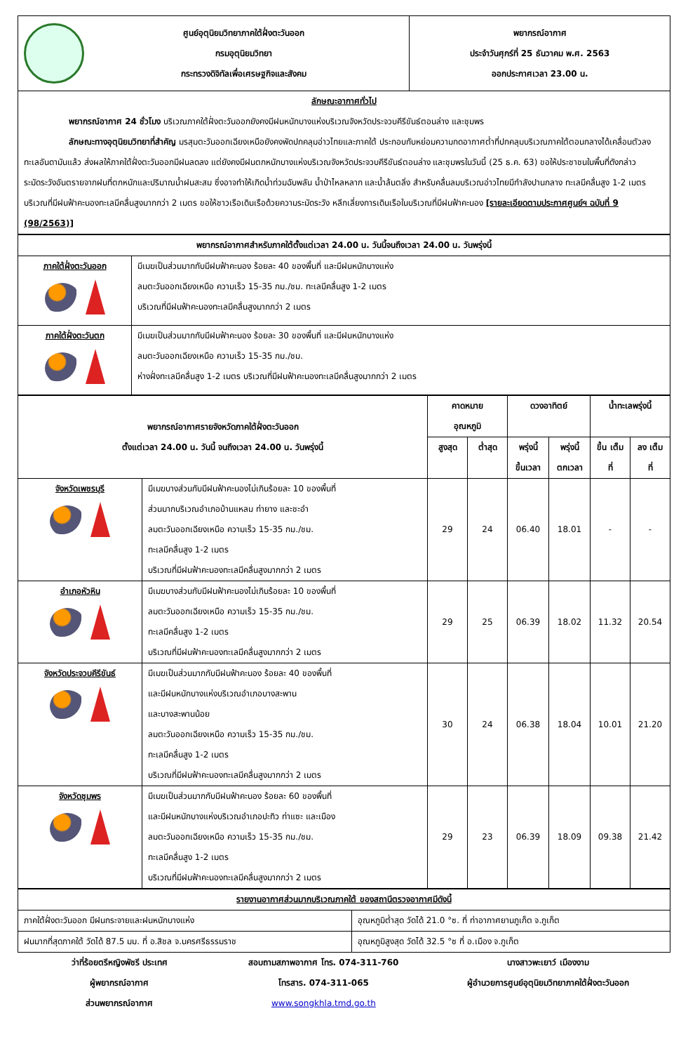| ศูนย์อุตุนิยมวิทยาภาคใต้ฝั่งตะวันออก กรมอุตุนิยมวิทยา กระทรวงดิจิทัลเพื่อเศรษฐกิจและสังคม | พยากรณ์อากาศ ประจำวันศุกร์ที่ 25 ธันวาคม พ.ศ. 2563 ออกประกาศเวลา 23.00 น. |
| ลักษณะอากาศทั่วไป พยากรณ์อากาศ 24 ชั่วโมง บริเวณภาคใต้ฝั่งตะวันออกยังคงมีฝนหนักบางแห่งบริเวณจังหวัดประจวบคีรีขันธ์ตอนล่าง และชุมพร ลักษณะทางอุตุนิยมวิทยาที่สำคัญ มรสุมตะวันออกเฉียงเหนือยังคงพัดปกคลุมอ่าวไทยและภาคใต้ ประกอบกับหย่อมความกดอากาศต่ำที่ปกคลุมบริเวณภาคใต้ตอนกลางได้เคลื่อนตัวลงทะเลอันดามันแล้ว ส่งผลให้ภาคใต้ฝั่งตะวันออกมีฝนลดลง แต่ยังคงมีฝนตกหนักบางแห่งบริเวณจังหวัดประจวบคีรีขันธ์ตอนล่าง และชุมพรในวันนี้ (25 ธ.ค. 63) ขอให้ประชาชนในพื้นที่ดังกล่าวระมัดระวังอันตรายจากฝนที่ตกหนักและปริมาณน้ำฝนสะสม ซึ่งอาจทำให้เกิดน้ำท่วมฉับพลัน น้ำป่าไหลหลาก และน้ำล้นตลิ่ง สำหรับคลื่นลมบริเวณอ่าวไทยมีกำลังปานกลาง ทะเลมีคลื่นสูง 1-2 เมตร บริเวณที่มีฝนฟ้าคะนองทะเลมีคลื่นสูงมากกว่า 2 เมตร ขอให้ชาวเรือเดินเรือด้วยความระมัดระวัง หลีกเลี่ยงการเดินเรือในบริเวณที่มีฝนฟ้าคะนอง [รายละเอียดตามประกาศศูนย์ฯ ฉบับที่ 9 (98/2563)] | |
| พยากรณ์อากาศสำหรับภาคใต้ตั้งแต่เวลา 24.00 น. วันนี้จนถึงเวลา 24.00 น. วันพรุ่งนี้ | |
| --- | --- |
| ภาคใต้ฝั่งตะวันออก | มีเมฆเป็นส่วนมากกับมีฝนฟ้าคะนอง ร้อยละ 40 ของพื้นที่ และมีฝนหนักบางแห่ง ลมตะวันออกเฉียงเหนือ ความเร็ว 15-35 กม./ชม. ทะเลมีคลื่นสูง 1-2 เมตร บริเวณที่มีฝนฟ้าคะนองทะเลมีคลื่นสูงมากกว่า 2 เมตร |
| ภาคใต้ฝั่งตะวันตก | มีเมฆเป็นส่วนมากกับมีฝนฟ้าคะนอง ร้อยละ 30 ของพื้นที่ และมีฝนหนักบางแห่ง ลมตะวันออกเฉียงเหนือ ความเร็ว 15-35 กม./ชม. ห่างฝั่งทะเลมีคลื่นสูง 1-2 เมตร บริเวณที่มีฝนฟ้าคะนองทะเลมีคลื่นสูงมากกว่า 2 เมตร |
| พยากรณ์อากาศรายจังหวัดภาคใต้ฝั่งตะวันออก ตั้งแต่เวลา 24.00 น. วันนี้ จนถึงเวลา 24.00 น. วันพรุ่งนี้ | | คาดหมาย อุณหภูมิ | | ดวงอาทิตย์ | | น้ำทะเลพรุ่งนี้ | |
| --- | --- | --- | --- | --- | --- | --- | --- |
| | | สูงสุด | ต่ำสุด | พรุ่งนี้ ขึ้นเวลา | พรุ่งนี้ ตกเวลา | ขึ้น เต็มที่ | ลง เต็มที่ |
| จังหวัดเพชรบุรี | มีเมฆบางส่วนกับมีฝนฟ้าคะนองไม่เกินร้อยละ 10 ของพื้นที่ ส่วนมากบริเวณอำเภอบ้านแหลม ท่ายาง และชะอำ ลมตะวันออกเฉียงเหนือ ความเร็ว 15-35 กม./ชม. ทะเลมีคลื่นสูง 1-2 เมตร บริเวณที่มีฝนฟ้าคะนองทะเลมีคลื่นสูงมากกว่า 2 เมตร | 29 | 24 | 06.40 | 18.01 | - | - |
| อำเภอหัวหิน | มีเมฆบางส่วนกับมีฝนฟ้าคะนองไม่เกินร้อยละ 10 ของพื้นที่ ลมตะวันออกเฉียงเหนือ ความเร็ว 15-35 กม./ชม. ทะเลมีคลื่นสูง 1-2 เมตร บริเวณที่มีฝนฟ้าคะนองทะเลมีคลื่นสูงมากกว่า 2 เมตร | 29 | 25 | 06.39 | 18.02 | 11.32 | 20.54 |
| จังหวัดประจวบคีรีขันธ์ | มีเมฆเป็นส่วนมากกับมีฝนฟ้าคะนอง ร้อยละ 40 ของพื้นที่ และมีฝนหนักบางแห่งบริเวณอำเภอบางสะพาน และบางสะพานน้อย ลมตะวันออกเฉียงเหนือ ความเร็ว 15-35 กม./ชม. ทะเลมีคลื่นสูง 1-2 เมตร บริเวณที่มีฝนฟ้าคะนองทะเลมีคลื่นสูงมากกว่า 2 เมตร | 30 | 24 | 06.38 | 18.04 | 10.01 | 21.20 |
| จังหวัดชุมพร | มีเมฆเป็นส่วนมากกับมีฝนฟ้าคะนอง ร้อยละ 60 ของพื้นที่ และมีฝนหนักบางแห่งบริเวณอำเภอปะทิว ท่าแซะ และเมือง ลมตะวันออกเฉียงเหนือ ความเร็ว 15-35 กม./ชม. ทะเลมีคลื่นสูง 1-2 เมตร บริเวณที่มีฝนฟ้าคะนองทะเลมีคลื่นสูงมากกว่า 2 เมตร | 29 | 23 | 06.39 | 18.09 | 09.38 | 21.42 |
| รายงานอากาศส่วนมากบริเวณภาคใต้ ของสถานีตรวจอากาศมีดังนี้ | |
| --- | --- |
| ภาคใต้ฝั่งตะวันออก มีฝนกระจายและฝนหนักบางแห่ง | อุณหภูมิต่ำสุด วัดได้ 21.0 °ซ. ที่ ท่าอากาศยานภูเก็ต จ.ภูเก็ต |
| ฝนมากที่สุดภาคใต้ วัดได้ 87.5 มม. ที่ อ.สิชล จ.นครศรีธรรมราช | อุณหภูมิสูงสุด วัดได้ 32.5 °ซ ที่ อ.เมือง จ.ภูเก็ต |
ว่าที่ร้อยตรีหญิงพัชรี ประเทศ
ผู้พยากรณ์อากาศ
ส่วนพยากรณ์อากาศ
สอบถามสภาพอากาศ โทร. 074-311-760
โทรสาร. 074-311-065
www.songkhla.tmd.go.th
นางสาวพะเยาว์ เมืองงาม
ผู้อำนวยการศูนย์อุตุนิยมวิทยาภาคใต้ฝั่งตะวันออก